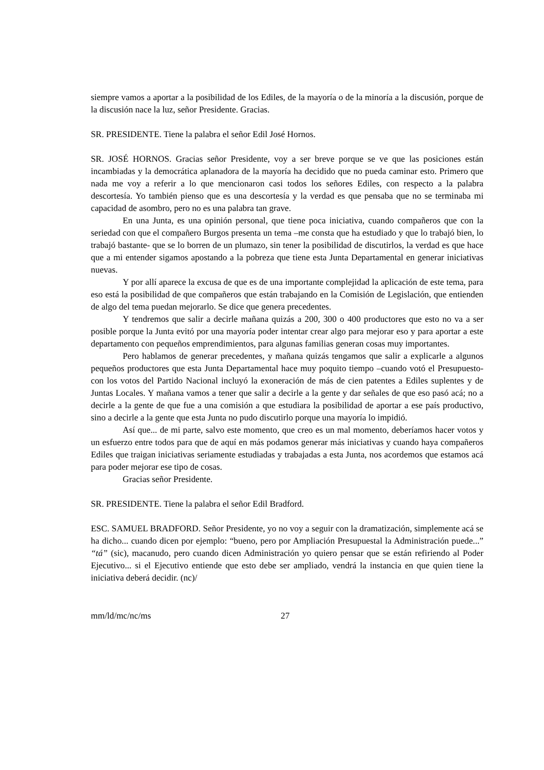siempre vamos a aportar a la posibilidad de los Ediles, de la mayoría o de la minoría a la discusión, porque de la discusión nace la luz, señor Presidente. Gracias.
SR. PRESIDENTE. Tiene la palabra el señor Edil José Hornos.
SR. JOSÉ HORNOS. Gracias señor Presidente, voy a ser breve porque se ve que las posiciones están incambiadas y la democrática aplanadora de la mayoría ha decidido que no pueda caminar esto. Primero que nada me voy a referir a lo que mencionaron casi todos los señores Ediles, con respecto a la palabra descortesía. Yo también pienso que es una descortesía y la verdad es que pensaba que no se terminaba mi capacidad de asombro, pero no es una palabra tan grave.
En una Junta, es una opinión personal, que tiene poca iniciativa, cuando compañeros que con la seriedad con que el compañero Burgos presenta un tema –me consta que ha estudiado y que lo trabajó bien, lo trabajó bastante- que se lo borren de un plumazo, sin tener la posibilidad de discutirlos, la verdad es que hace que a mi entender sigamos apostando a la pobreza que tiene esta Junta Departamental en generar iniciativas nuevas.
Y por allí aparece la excusa de que es de una importante complejidad la aplicación de este tema, para eso está la posibilidad de que compañeros que están trabajando en la Comisión de Legislación, que entienden de algo del tema puedan mejorarlo. Se dice que genera precedentes.
Y tendremos que salir a decirle mañana quizás a 200, 300 o 400 productores que esto no va a ser posible porque la Junta evitó por una mayoría poder intentar crear algo para mejorar eso y para aportar a este departamento con pequeños emprendimientos, para algunas familias generan cosas muy importantes.
Pero hablamos de generar precedentes, y mañana quizás tengamos que salir a explicarle a algunos pequeños productores que esta Junta Departamental hace muy poquito tiempo –cuando votó el Presupuesto- con los votos del Partido Nacional incluyó la exoneración de más de cien patentes a Ediles suplentes y de Juntas Locales. Y mañana vamos a tener que salir a decirle a la gente y dar señales de que eso pasó acá; no a decirle a la gente de que fue a una comisión a que estudiara la posibilidad de aportar a ese país productivo, sino a decirle a la gente que esta Junta no pudo discutirlo porque una mayoría lo impidió.
Así que... de mi parte, salvo este momento, que creo es un mal momento, deberíamos hacer votos y un esfuerzo entre todos para que de aquí en más podamos generar más iniciativas y cuando haya compañeros Ediles que traigan iniciativas seriamente estudiadas y trabajadas a esta Junta, nos acordemos que estamos acá para poder mejorar ese tipo de cosas.
Gracias señor Presidente.
SR. PRESIDENTE. Tiene la palabra el señor Edil Bradford.
ESC. SAMUEL BRADFORD. Señor Presidente, yo no voy a seguir con la dramatización, simplemente acá se ha dicho... cuando dicen por ejemplo: “bueno, pero por Ampliación Presupuestal la Administración puede...” “tá” (sic), macanudo, pero cuando dicen Administración yo quiero pensar que se están refiriendo al Poder Ejecutivo... si el Ejecutivo entiende que esto debe ser ampliado, vendrá la instancia en que quien tiene la iniciativa deberá decidir. (nc)/
mm/ld/mc/nc/ms 27